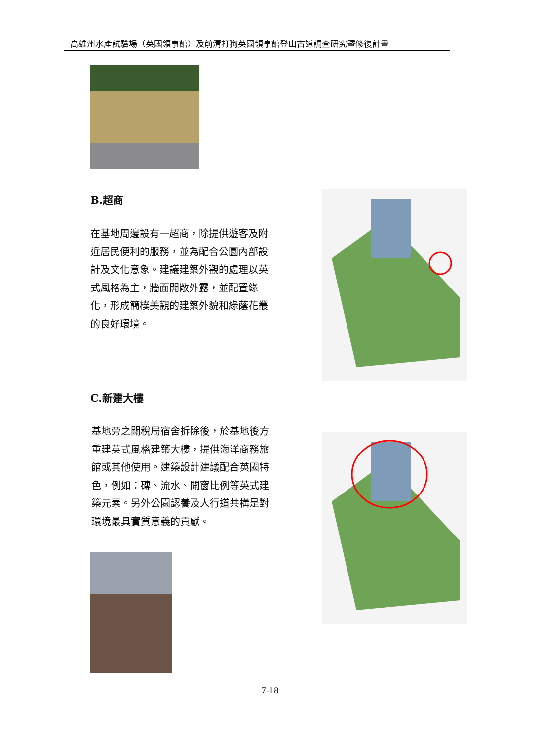高雄州水產試驗場（英國領事館）及前清打狗英國領事館登山古道調查研究暨修復計畫
B.超商
在基地周邊設有一超商，除提供遊客及附近居民便利的服務，並為配合公園內部設計及文化意象。建議建築外觀的處理以英式風格為主，牆面開敞外露，並配置綠化，形成簡樸美觀的建築外貌和綠蔭花叢的良好環境。
C.新建大樓
基地旁之關稅局宿舍拆除後，於基地後方重建英式風格建築大樓，提供海洋商務旅館或其他使用。建築設計建議配合英國特色，例如：磚、流水、開窗比例等英式建築元素。另外公園認養及人行道共構是對環境最具實質意義的貢獻。
7-18